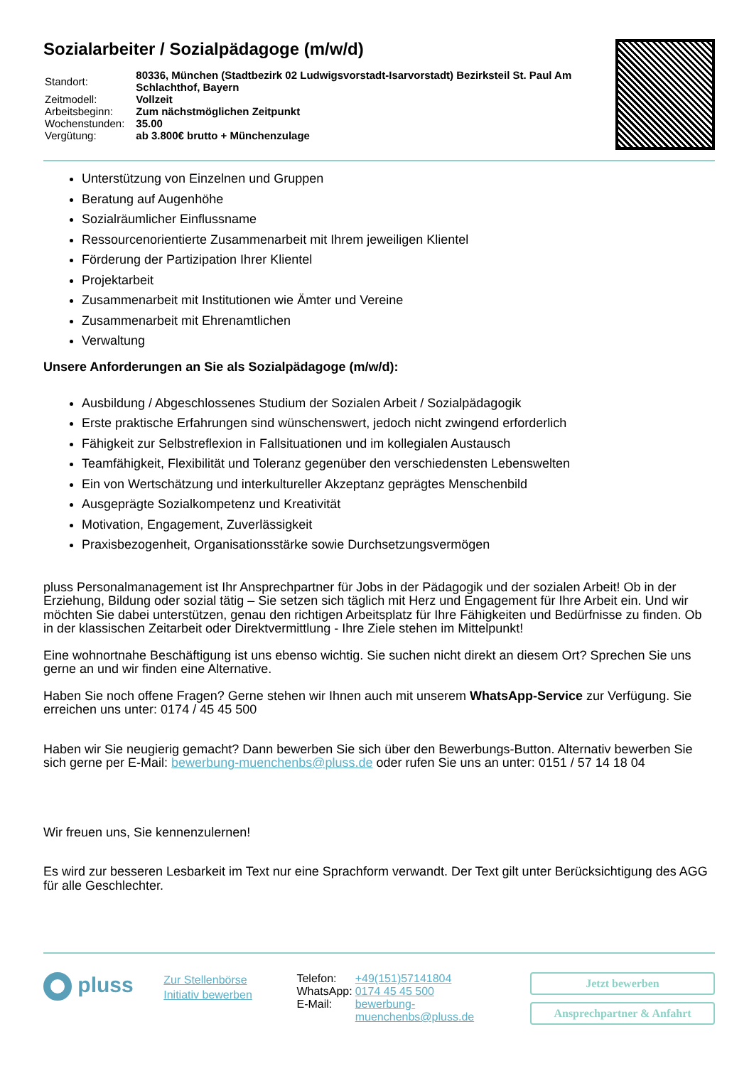Sozialarbeiter / Sozialpädagoge (m/w/d)
| Standort: | 80336, München (Stadtbezirk 02 Ludwigsvorstadt-Isarvorstadt) Bezirksteil St. Paul Am Schlachthof, Bayern |
| Zeitmodell: | Vollzeit |
| Arbeitsbeginn: | Zum nächstmöglichen Zeitpunkt |
| Wochenstunden: | 35.00 |
| Vergütung: | ab 3.800€ brutto + Münchenzulage |
Unterstützung von Einzelnen und Gruppen
Beratung auf Augenhöhe
Sozialräumlicher Einflussname
Ressourcenorientierte Zusammenarbeit mit Ihrem jeweiligen Klientel
Förderung der Partizipation Ihrer Klientel
Projektarbeit
Zusammenarbeit mit Institutionen wie Ämter und Vereine
Zusammenarbeit mit Ehrenamtlichen
Verwaltung
Unsere Anforderungen an Sie als Sozialpädagoge (m/w/d):
Ausbildung / Abgeschlossenes Studium der Sozialen Arbeit / Sozialpädagogik
Erste praktische Erfahrungen sind wünschenswert, jedoch nicht zwingend erforderlich
Fähigkeit zur Selbstreflexion in Fallsituationen und im kollegialen Austausch
Teamfähigkeit, Flexibilität und Toleranz gegenüber den verschiedensten Lebenswelten
Ein von Wertschätzung und interkultureller Akzeptanz geprägtes Menschenbild
Ausgeprägte Sozialkompetenz und Kreativität
Motivation, Engagement, Zuverlässigkeit
Praxisbezogenheit, Organisationsstärke sowie Durchsetzungsvermögen
pluss Personalmanagement ist Ihr Ansprechpartner für Jobs in der Pädagogik und der sozialen Arbeit! Ob in der Erziehung, Bildung oder sozial tätig – Sie setzen sich täglich mit Herz und Engagement für Ihre Arbeit ein. Und wir möchten Sie dabei unterstützen, genau den richtigen Arbeitsplatz für Ihre Fähigkeiten und Bedürfnisse zu finden. Ob in der klassischen Zeitarbeit oder Direktvermittlung - Ihre Ziele stehen im Mittelpunkt!
Eine wohnortnahe Beschäftigung ist uns ebenso wichtig. Sie suchen nicht direkt an diesem Ort? Sprechen Sie uns gerne an und wir finden eine Alternative.
Haben Sie noch offene Fragen? Gerne stehen wir Ihnen auch mit unserem WhatsApp-Service zur Verfügung. Sie erreichen uns unter: 0174 / 45 45 500
Haben wir Sie neugierig gemacht? Dann bewerben Sie sich über den Bewerbungs-Button. Alternativ bewerben Sie sich gerne per E-Mail: bewerbung-muenchenbs@pluss.de oder rufen Sie uns an unter: 0151 / 57 14 18 04
Wir freuen uns, Sie kennenzulernen!
Es wird zur besseren Lesbarkeit im Text nur eine Sprachform verwandt. Der Text gilt unter Berücksichtigung des AGG für alle Geschlechter.
pluss
Zur Stellenbörse
Initiativ bewerben
| Telefon: | +49(151)57141804 |
| WhatsApp: | 0174 45 45 500 |
| E-Mail: | bewerbung-muenchenbs@pluss.de |
Jetzt bewerben
Ansprechpartner & Anfahrt